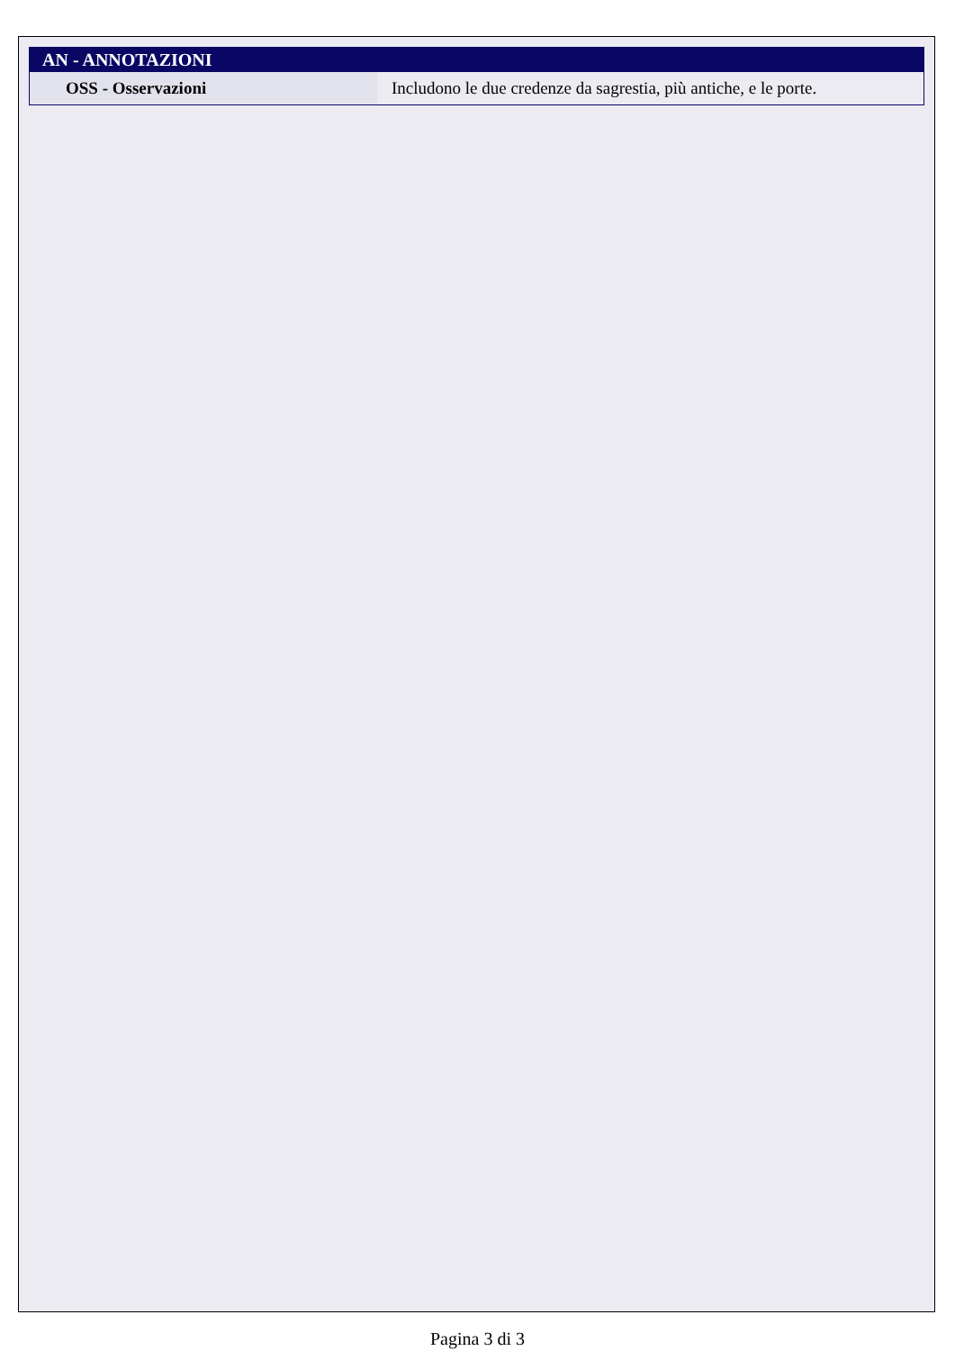| AN - ANNOTAZIONI | |
| --- | --- |
| OSS - Osservazioni | Includono le due credenze da sagrestia, più antiche, e le porte. |
Pagina 3 di 3